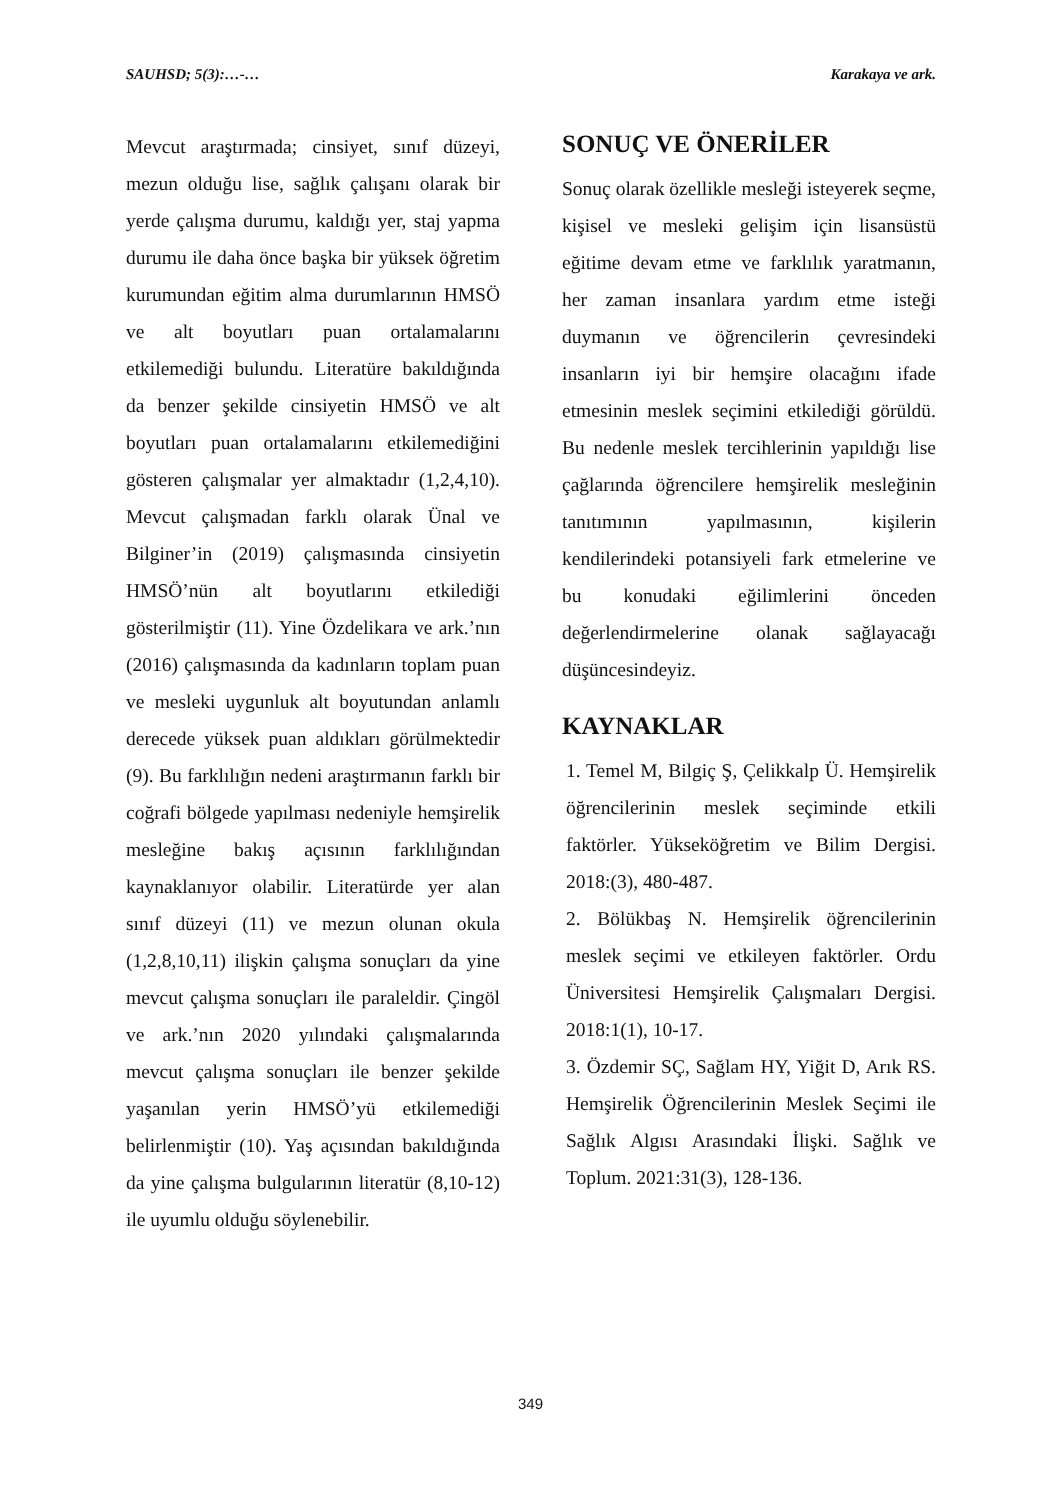SAUHSD; 5(3):…-… Karakaya ve ark.
Mevcut araştırmada; cinsiyet, sınıf düzeyi, mezun olduğu lise, sağlık çalışanı olarak bir yerde çalışma durumu, kaldığı yer, staj yapma durumu ile daha önce başka bir yüksek öğretim kurumundan eğitim alma durumlarının HMSÖ ve alt boyutları puan ortalamalarını etkilemediği bulundu. Literatüre bakıldığında da benzer şekilde cinsiyetin HMSÖ ve alt boyutları puan ortalamalarını etkilemediğini gösteren çalışmalar yer almaktadır (1,2,4,10). Mevcut çalışmadan farklı olarak Ünal ve Bilginer’in (2019) çalışmasında cinsiyetin HMSÖ’nün alt boyutlarını etkilediği gösterilmiştir (11). Yine Özdelikara ve ark.’nın (2016) çalışmasında da kadınların toplam puan ve mesleki uygunluk alt boyutundan anlamlı derecede yüksek puan aldıkları görülmektedir (9). Bu farklılığın nedeni araştırmanın farklı bir coğrafi bölgede yapılması nedeniyle hemşirelik mesleğine bakış açısının farklılığından kaynaklanıyor olabilir. Literatürde yer alan sınıf düzeyi (11) ve mezun olunan okula (1,2,8,10,11) ilişkin çalışma sonuçları da yine mevcut çalışma sonuçları ile paraleldir. Çingöl ve ark.’nın 2020 yılındaki çalışmalarında mevcut çalışma sonuçları ile benzer şekilde yaşanılan yerin HMSÖ’yü etkilemediği belirlenmiştir (10). Yaş açısından bakıldığında da yine çalışma bulgularının literatür (8,10-12) ile uyumlu olduğu söylenebilir.
SONUÇ VE ÖNERİLER
Sonuç olarak özellikle mesleği isteyerek seçme, kişisel ve mesleki gelişim için lisansüstü eğitime devam etme ve farklılık yaratmanın, her zaman insanlara yardım etme isteği duymanın ve öğrencilerin çevresindeki insanların iyi bir hemşire olacağını ifade etmesinin meslek seçimini etkilediği görüldü. Bu nedenle meslek tercihlerinin yapıldığı lise çağlarında öğrencilere hemşirelik mesleğinin tanıtımının yapılmasının, kişilerin kendilerindeki potansiyeli fark etmelerine ve bu konudaki eğilimlerini önceden değerlendirmelerine olanak sağlayacağı düşüncesindeyiz.
KAYNAKLAR
1. Temel M, Bilgiç Ş, Çelikkalp Ü. Hemşirelik öğrencilerinin meslek seçiminde etkili faktörler. Yükseköğretim ve Bilim Dergisi. 2018:(3), 480-487.
2. Bölükbaş N. Hemşirelik öğrencilerinin meslek seçimi ve etkileyen faktörler. Ordu Üniversitesi Hemşirelik Çalışmaları Dergisi. 2018:1(1), 10-17.
3. Özdemir SÇ, Sağlam HY, Yiğit D, Arık RS. Hemşirelik Öğrencilerinin Meslek Seçimi ile Sağlık Algısı Arasındaki İlişki. Sağlık ve Toplum. 2021:31(3), 128-136.
349